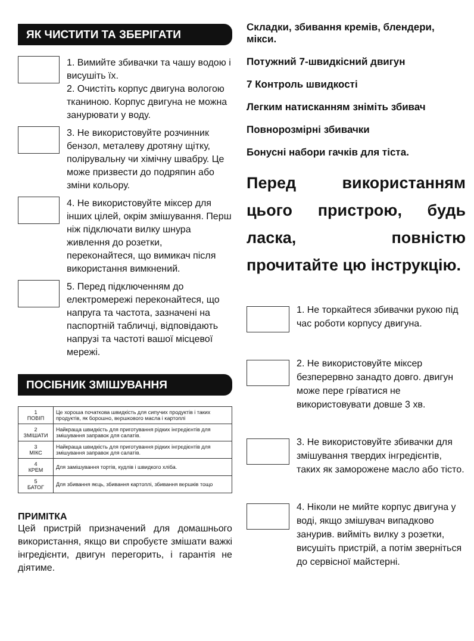ЯК ЧИСТИТИ ТА ЗБЕРІГАТИ
1. Вимийте збивачки та чашу водою і висушіть їх.
2. Очистіть корпус двигуна вологою тканиною. Корпус двигуна не можна занурювати у воду.
3. Не використовуйте розчинник бензол, металеву дротяну щітку, полірувальну чи хімічну швабру. Це може призвести до подряпин або зміни кольору.
4. Не використовуйте міксер для інших цілей, окрім змішування. Перш ніж підключати вилку шнура живлення до розетки, переконайтеся, що вимикач після використання вимкнений.
5. Перед підключенням до електромережі переконайтеся, що напруга та частота, зазначені на паспортній табличці, відповідають напрузі та частоті вашої місцевої мережі.
ПОСІБНИК ЗМІШУВАННЯ
| 1 ПОВІП | Це хороша початкова швидкість для сипучих продуктів і таких продуктів, як борошно, вершкового масла і картоплі |
| 2 ЗМІШАТИ | Найкраща швидкість для приготування рідких інгредієнтів для змішування заправок для салатів. |
| 3 МІКС | Найкраща швидкість для приготування рідких інгредієнтів для змішування заправок для салатів. |
| 4 КРЕМ | Для замішування тортів, кудлів і швидкого хліба. |
| 5 БАТОГ | Для збивання яєць, збивання картоплі, збивання вершків тощо |
ПРИМІТКА
Цей пристрій призначений для домашнього використання, якщо ви спробуєте змішати важкі інгредієнти, двигун перегорить, і гарантія не діятиме.
Складки, збивання кремів, блендери, мікси.
Потужний 7-швидкісний двигун
7 Контроль швидкості
Легким натисканням зніміть збивач
Повнорозмірні збивачки
Бонусні набори гачків для тіста.
Перед використанням цього пристрою, будь ласка, повністю прочитайте цю інструкцію.
1. Не торкайтеся збивачки рукою під час роботи корпусу двигуна.
2. Не використовуйте міксер безперервно занадто довго. двигун може пере грíватися не використовувати довше 3 хв.
3. Не використовуйте збивачки для змішування твердих інгредієнтів, таких як заморожене масло або тісто.
4. Ніколи не мийте корпус двигуна у воді, якщо змішувач випадково занурив. вийміть вилку з розетки, висушіть пристрій, а потім зверніться до сервісної майстерні.